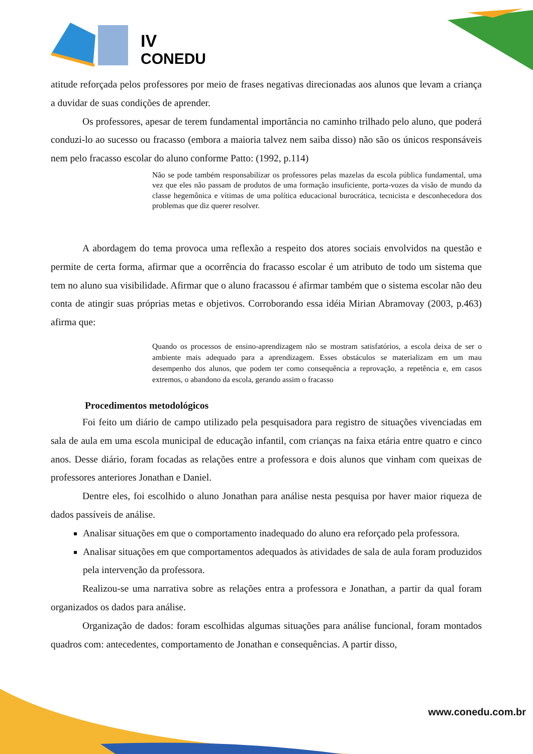IV
CONEDU
atitude reforçada pelos professores por meio de frases negativas direcionadas aos alunos que levam a criança a duvidar de suas condições de aprender.
Os professores, apesar de terem fundamental importância no caminho trilhado pelo aluno, que poderá conduzi-lo ao sucesso ou fracasso (embora a maioria talvez nem saiba disso) não são os únicos responsáveis nem pelo fracasso escolar do aluno conforme Patto: (1992, p.114)
Não se pode também responsabilizar os professores pelas mazelas da escola pública fundamental, uma vez que eles não passam de produtos de uma formação insuficiente, porta-vozes da visão de mundo da classe hegemônica e vítimas de uma política educacional burocrática, tecnicista e desconhecedora dos problemas que diz querer resolver.
A abordagem do tema provoca uma reflexão a respeito dos atores sociais envolvidos na questão e permite de certa forma, afirmar que a ocorrência do fracasso escolar é um atributo de todo um sistema que tem no aluno sua visibilidade. Afirmar que o aluno fracassou é afirmar também que o sistema escolar não deu conta de atingir suas próprias metas e objetivos. Corroborando essa idéia Mirian Abramovay (2003, p.463) afirma que:
Quando os processos de ensino-aprendizagem não se mostram satisfatórios, a escola deixa de ser o ambiente mais adequado para a aprendizagem. Esses obstáculos se materializam em um mau desempenho dos alunos, que podem ter como consequência a reprovação, a repetência e, em casos extremos, o abandono da escola, gerando assim o fracasso
Procedimentos metodológicos
Foi feito um diário de campo utilizado pela pesquisadora para registro de situações vivenciadas em sala de aula em uma escola municipal de educação infantil, com crianças na faixa etária entre quatro e cinco anos. Desse diário, foram focadas as relações entre a professora e dois alunos que vinham com queixas de professores anteriores Jonathan e Daniel.
Dentre eles, foi escolhido o aluno Jonathan para análise nesta pesquisa por haver maior riqueza de dados passíveis de análise.
Analisar situações em que o comportamento inadequado do aluno era reforçado pela professora.
Analisar situações em que comportamentos adequados às atividades de sala de aula foram produzidos pela intervenção da professora.
Realizou-se uma narrativa sobre as relações entra a professora e Jonathan, a partir da qual foram organizados os dados para análise.
Organização de dados: foram escolhidas algumas situações para análise funcional, foram montados quadros com: antecedentes, comportamento de Jonathan e consequências. A partir disso,
www.conedu.com.br